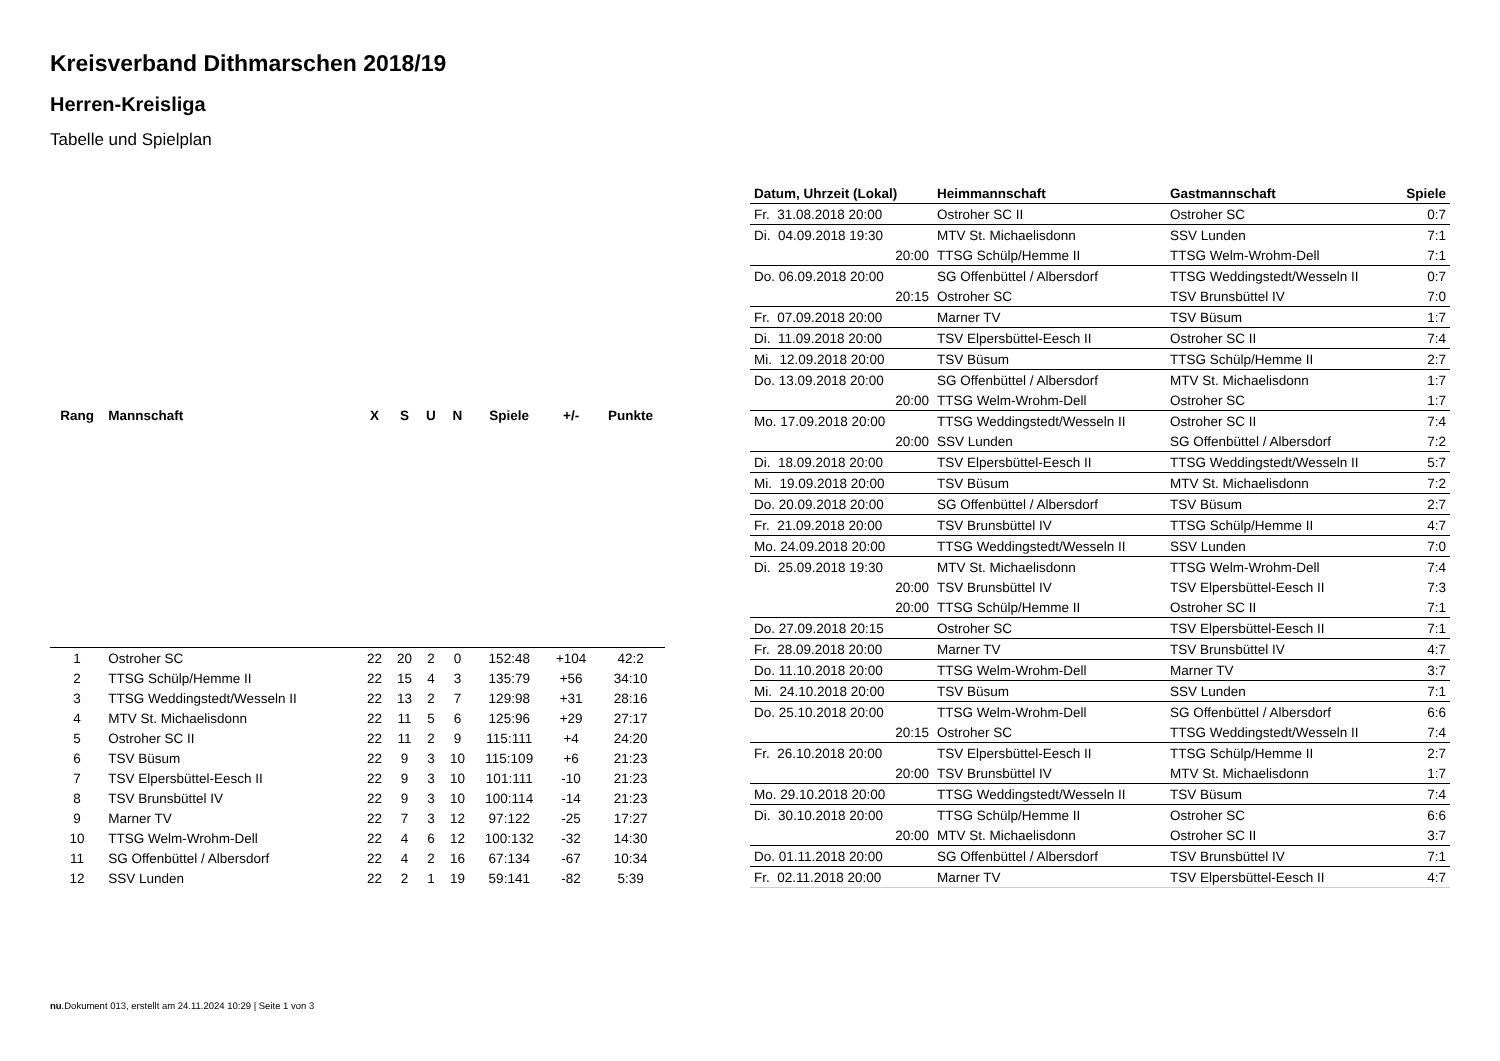Kreisverband Dithmarschen 2018/19
Herren-Kreisliga
Tabelle und Spielplan
| Rang | Mannschaft | X | S | U | N | Spiele | +/- | Punkte |
| --- | --- | --- | --- | --- | --- | --- | --- | --- |
| 1 | Ostroher SC | 22 | 20 | 2 | 0 | 152:48 | +104 | 42:2 |
| 2 | TTSG Schülp/Hemme II | 22 | 15 | 4 | 3 | 135:79 | +56 | 34:10 |
| 3 | TTSG Weddingstedt/Wesseln II | 22 | 13 | 2 | 7 | 129:98 | +31 | 28:16 |
| 4 | MTV St. Michaelisdonn | 22 | 11 | 5 | 6 | 125:96 | +29 | 27:17 |
| 5 | Ostroher SC II | 22 | 11 | 2 | 9 | 115:111 | +4 | 24:20 |
| 6 | TSV Büsum | 22 | 9 | 3 | 10 | 115:109 | +6 | 21:23 |
| 7 | TSV Elpersbüttel-Eesch II | 22 | 9 | 3 | 10 | 101:111 | -10 | 21:23 |
| 8 | TSV Brunsbüttel IV | 22 | 9 | 3 | 10 | 100:114 | -14 | 21:23 |
| 9 | Marner TV | 22 | 7 | 3 | 12 | 97:122 | -25 | 17:27 |
| 10 | TTSG Welm-Wrohm-Dell | 22 | 4 | 6 | 12 | 100:132 | -32 | 14:30 |
| 11 | SG Offenbüttel / Albersdorf | 22 | 4 | 2 | 16 | 67:134 | -67 | 10:34 |
| 12 | SSV Lunden | 22 | 2 | 1 | 19 | 59:141 | -82 | 5:39 |
| Datum, Uhrzeit (Lokal) | Heimmannschaft | Gastmannschaft | Spiele |
| --- | --- | --- | --- |
| Fr. 31.08.2018 20:00 | Ostroher SC II | Ostroher SC | 0:7 |
| Di. 04.09.2018 19:30 | MTV St. Michaelisdonn | SSV Lunden | 7:1 |
| 20:00 | TTSG Schülp/Hemme II | TTSG Welm-Wrohm-Dell | 7:1 |
| Do. 06.09.2018 20:00 | SG Offenbüttel / Albersdorf | TTSG Weddingstedt/Wesseln II | 0:7 |
| 20:15 | Ostroher SC | TSV Brunsbüttel IV | 7:0 |
| Fr. 07.09.2018 20:00 | Marner TV | TSV Büsum | 1:7 |
| Di. 11.09.2018 20:00 | TSV Elpersbüttel-Eesch II | Ostroher SC II | 7:4 |
| Mi. 12.09.2018 20:00 | TSV Büsum | TTSG Schülp/Hemme II | 2:7 |
| Do. 13.09.2018 20:00 | SG Offenbüttel / Albersdorf | MTV St. Michaelisdonn | 1:7 |
| 20:00 | TTSG Welm-Wrohm-Dell | Ostroher SC | 1:7 |
| Mo. 17.09.2018 20:00 | TTSG Weddingstedt/Wesseln II | Ostroher SC II | 7:4 |
| 20:00 | SSV Lunden | SG Offenbüttel / Albersdorf | 7:2 |
| Di. 18.09.2018 20:00 | TSV Elpersbüttel-Eesch II | TTSG Weddingstedt/Wesseln II | 5:7 |
| Mi. 19.09.2018 20:00 | TSV Büsum | MTV St. Michaelisdonn | 7:2 |
| Do. 20.09.2018 20:00 | SG Offenbüttel / Albersdorf | TSV Büsum | 2:7 |
| Fr. 21.09.2018 20:00 | TSV Brunsbüttel IV | TTSG Schülp/Hemme II | 4:7 |
| Mo. 24.09.2018 20:00 | TTSG Weddingstedt/Wesseln II | SSV Lunden | 7:0 |
| Di. 25.09.2018 19:30 | MTV St. Michaelisdonn | TTSG Welm-Wrohm-Dell | 7:4 |
| 20:00 | TSV Brunsbüttel IV | TSV Elpersbüttel-Eesch II | 7:3 |
| 20:00 | TTSG Schülp/Hemme II | Ostroher SC II | 7:1 |
| Do. 27.09.2018 20:15 | Ostroher SC | TSV Elpersbüttel-Eesch II | 7:1 |
| Fr. 28.09.2018 20:00 | Marner TV | TSV Brunsbüttel IV | 4:7 |
| Do. 11.10.2018 20:00 | TTSG Welm-Wrohm-Dell | Marner TV | 3:7 |
| Mi. 24.10.2018 20:00 | TSV Büsum | SSV Lunden | 7:1 |
| Do. 25.10.2018 20:00 | TTSG Welm-Wrohm-Dell | SG Offenbüttel / Albersdorf | 6:6 |
| 20:15 | Ostroher SC | TTSG Weddingstedt/Wesseln II | 7:4 |
| Fr. 26.10.2018 20:00 | TSV Elpersbüttel-Eesch II | TTSG Schülp/Hemme II | 2:7 |
| 20:00 | TSV Brunsbüttel IV | MTV St. Michaelisdonn | 1:7 |
| Mo. 29.10.2018 20:00 | TTSG Weddingstedt/Wesseln II | TSV Büsum | 7:4 |
| Di. 30.10.2018 20:00 | TTSG Schülp/Hemme II | Ostroher SC | 6:6 |
| 20:00 | MTV St. Michaelisdonn | Ostroher SC II | 3:7 |
| Do. 01.11.2018 20:00 | SG Offenbüttel / Albersdorf | TSV Brunsbüttel IV | 7:1 |
| Fr. 02.11.2018 20:00 | Marner TV | TSV Elpersbüttel-Eesch II | 4:7 |
nu.Dokument 013, erstellt am 24.11.2024 10:29 | Seite 1 von 3